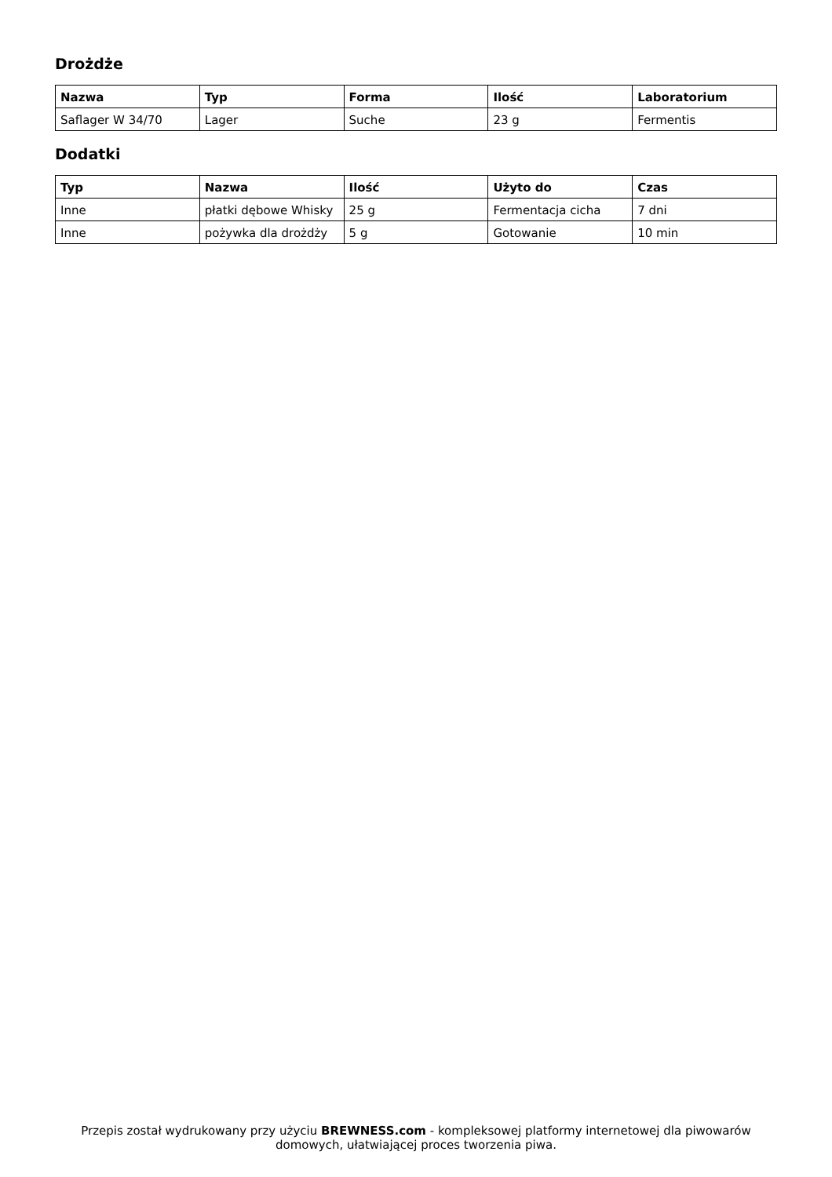Drożdże
| Nazwa | Typ | Forma | Ilość | Laboratorium |
| --- | --- | --- | --- | --- |
| Saflager W 34/70 | Lager | Suche | 23 g | Fermentis |
Dodatki
| Typ | Nazwa | Ilość | Użyto do | Czas |
| --- | --- | --- | --- | --- |
| Inne | płatki dębowe Whisky | 25 g | Fermentacja cicha | 7 dni |
| Inne | pożywka dla drożdży | 5 g | Gotowanie | 10 min |
Przepis został wydrukowany przy użyciu BREWNESS.com - kompleksowej platformy internetowej dla piwowarów domowych, ułatwiającej proces tworzenia piwa.